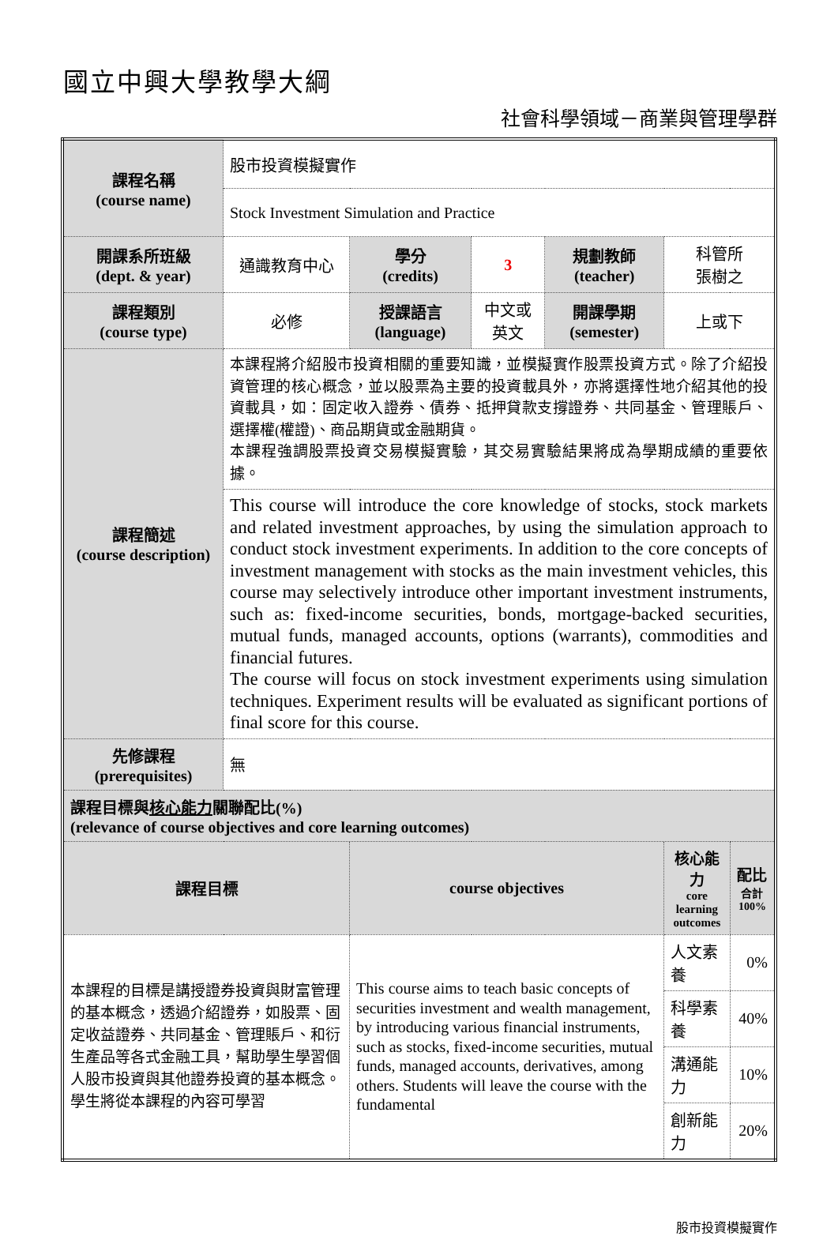國立中興大學教學大綱
社會科學領域－商業與管理學群
| 課程名稱 (course name) | 股市投資模擬實作 | | | | | |
| | Stock Investment Simulation and Practice | | | | | |
| 開課系所班級 (dept. & year) | 通識教育中心 | 學分 (credits) | 3 | 規劃教師 (teacher) | 科管所 張樹之 | |
| 課程類別 (course type) | 必修 | 授課語言 (language) | 中文或英文 | 開課學期 (semester) | 上或下 | |
| 課程簡述 (course description) | 本課程將介紹股市投資相關的重要知識，並模擬實作股票投資方式。除了介紹投資管理的核心概念，並以股票為主要的投資載具外，亦將選擇性地介紹其他的投資載具，如：固定收入證券、債券、抵押貸款支撐證券、共同基金、管理賬戶、選擇權(權證)、商品期貨或金融期貨。 本課程強調股票投資交易模擬實驗，其交易實驗結果將成為學期成績的重要依據。 | | | | | |
| | This course will introduce the core knowledge of stocks, stock markets and related investment approaches, by using the simulation approach to conduct stock investment experiments. In addition to the core concepts of investment management with stocks as the main investment vehicles, this course may selectively introduce other important investment instruments, such as: fixed-income securities, bonds, mortgage-backed securities, mutual funds, managed accounts, options (warrants), commodities and financial futures. The course will focus on stock investment experiments using simulation techniques. Experiment results will be evaluated as significant portions of final score for this course. | | | | | |
| 先修課程 (prerequisites) | 無 | | | | | |
| 課程目標與 核心能力 關聯配比(%) (relevance of course objectives and core learning outcomes) | | | | | | |
| 課程目標 | | course objectives | | | 核心能力 core learning outcomes | 配比 合計 100% |
| 本課程的目標是講授證券投資與財富管理的基本概念，透過介紹證券，如股票、固定收益證券、共同基金、管理賬戶、和衍生產品等各式金融工具，幫助學生學習個人股市投資與其他證券投資的基本概念。學生將從本課程的內容可學習 | | This course aims to teach basic concepts of securities investment and wealth management, by introducing various financial instruments, such as stocks, fixed-income securities, mutual funds, managed accounts, derivatives, among others. Students will leave the course with the fundamental | | | 人文素養 | 0% |
| | | | | | 科學素養 | 40% |
| | | | | | 溝通能力 | 10% |
| | | | | | 創新能力 | 20% |
股市投資模擬實作